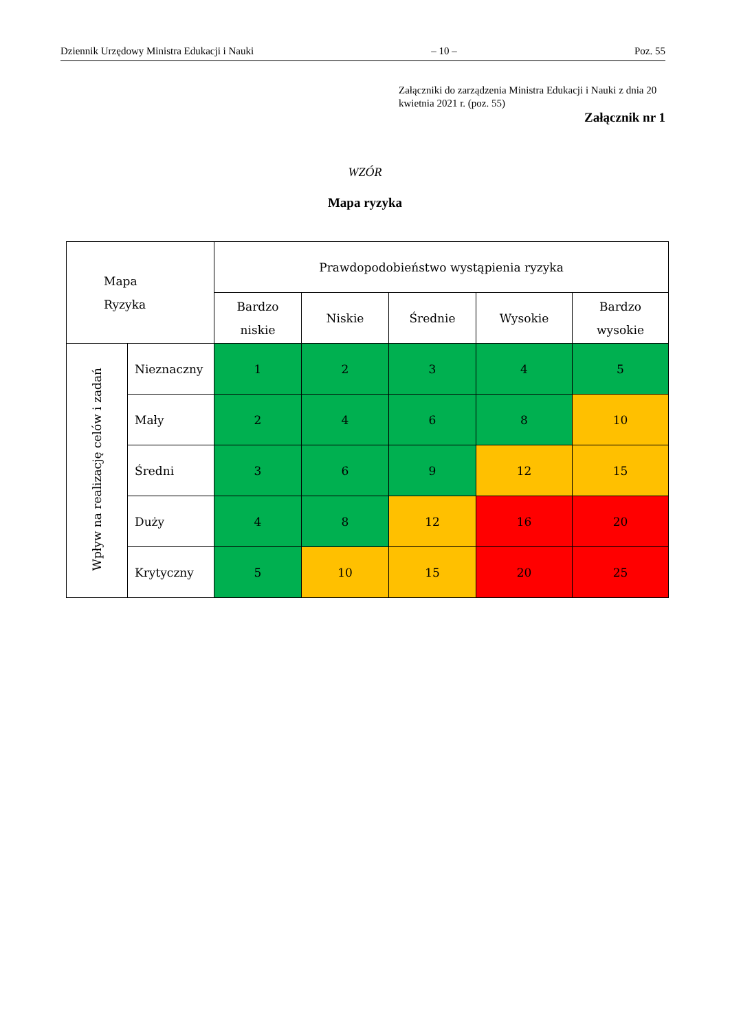Dziennik Urzędowy Ministra Edukacji i Nauki – 10 – Poz. 55
Załączniki do zarządzenia Ministra Edukacji i Nauki z dnia 20 kwietnia 2021 r. (poz. 55)
Załącznik nr 1
WZÓR
Mapa ryzyka
| Mapa Ryzyka | | Prawdopodobieństwo wystąpienia ryzyka | | | | |
| --- | --- | --- | --- | --- | --- | --- |
| | | Bardzo niskie | Niskie | Średnie | Wysokie | Bardzo wysokie |
| Wpływ na realizację celów i zadań | Nieznaczny | 1 | 2 | 3 | 4 | 5 |
| | Mały | 2 | 4 | 6 | 8 | 10 |
| | Średni | 3 | 6 | 9 | 12 | 15 |
| | Duży | 4 | 8 | 12 | 16 | 20 |
| | Krytyczny | 5 | 10 | 15 | 20 | 25 |